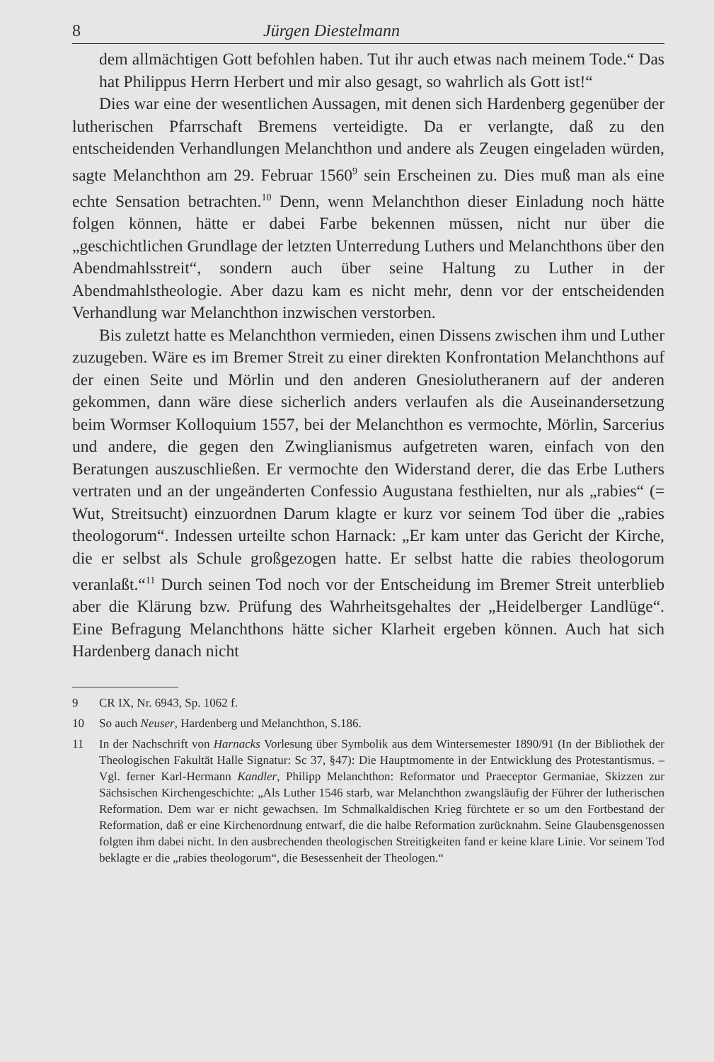8 Jürgen Diestelmann
dem allmächtigen Gott befohlen haben. Tut ihr auch etwas nach meinem Tode.“ Das hat Philippus Herrn Herbert und mir also gesagt, so wahrlich als Gott ist!“
Dies war eine der wesentlichen Aussagen, mit denen sich Hardenberg gegenüber der lutherischen Pfarrschaft Bremens verteidigte. Da er verlangte, daß zu den entscheidenden Verhandlungen Melanchthon und andere als Zeugen eingeladen würden, sagte Melanchthon am 29. Februar 1560<sup>9</sup> sein Erscheinen zu. Dies muß man als eine echte Sensation betrachten.<sup>10</sup> Denn, wenn Melanchthon dieser Einladung noch hätte folgen können, hätte er dabei Farbe bekennen müssen, nicht nur über die „geschichtlichen Grundlage der letzten Unterredung Luthers und Melanchthons über den Abendmahlsstreit“, sondern auch über seine Haltung zu Luther in der Abendmahlstheologie. Aber dazu kam es nicht mehr, denn vor der entscheidenden Verhandlung war Melanchthon inzwischen verstorben.
Bis zuletzt hatte es Melanchthon vermieden, einen Dissens zwischen ihm und Luther zuzugeben. Wäre es im Bremer Streit zu einer direkten Konfrontation Melanchthons auf der einen Seite und Mörlin und den anderen Gnesiolutheranern auf der anderen gekommen, dann wäre diese sicherlich anders verlaufen als die Auseinandersetzung beim Wormser Kolloquium 1557, bei der Melanchthon es vermochte, Mörlin, Sarcerius und andere, die gegen den Zwinglianismus aufgetreten waren, einfach von den Beratungen auszuschließen. Er vermochte den Widerstand derer, die das Erbe Luthers vertraten und an der ungeänderten Confessio Augustana festhielten, nur als „rabies“ (= Wut, Streitsucht) einzuordnen Darum klagte er kurz vor seinem Tod über die „rabies theologorum“. Indessen urteilte schon Harnack: „Er kam unter das Gericht der Kirche, die er selbst als Schule großgezogen hatte. Er selbst hatte die rabies theologorum veranlaßt.“<sup>11</sup> Durch seinen Tod noch vor der Entscheidung im Bremer Streit unterblieb aber die Klärung bzw. Prüfung des Wahrheitsgehaltes der „Heidelberger Landlüge“. Eine Befragung Melanchthons hätte sicher Klarheit ergeben können. Auch hat sich Hardenberg danach nicht
9 CR IX, Nr. 6943, Sp. 1062 f.
10 So auch Neuser, Hardenberg und Melanchthon, S.186.
11 In der Nachschrift von Harnacks Vorlesung über Symbolik aus dem Wintersemester 1890/91 (In der Bibliothek der Theologischen Fakultät Halle Signatur: Sc 37, §47): Die Hauptmomente in der Entwicklung des Protestantismus. – Vgl. ferner Karl-Hermann Kandler, Philipp Melanchthon: Reformator und Praeceptor Germaniae, Skizzen zur Sächsischen Kirchengeschichte: „Als Luther 1546 starb, war Melanchthon zwangsläufig der Führer der lutherischen Reformation. Dem war er nicht gewachsen. Im Schmalkaldischen Krieg fürchtete er so um den Fortbestand der Reformation, daß er eine Kirchenordnung entwarf, die die halbe Reformation zurücknahm. Seine Glaubensgenossen folgten ihm dabei nicht. In den ausbrechenden theologischen Streitigkeiten fand er keine klare Linie. Vor seinem Tod beklagte er die „rabies theologorum“, die Besessenheit der Theologen.“